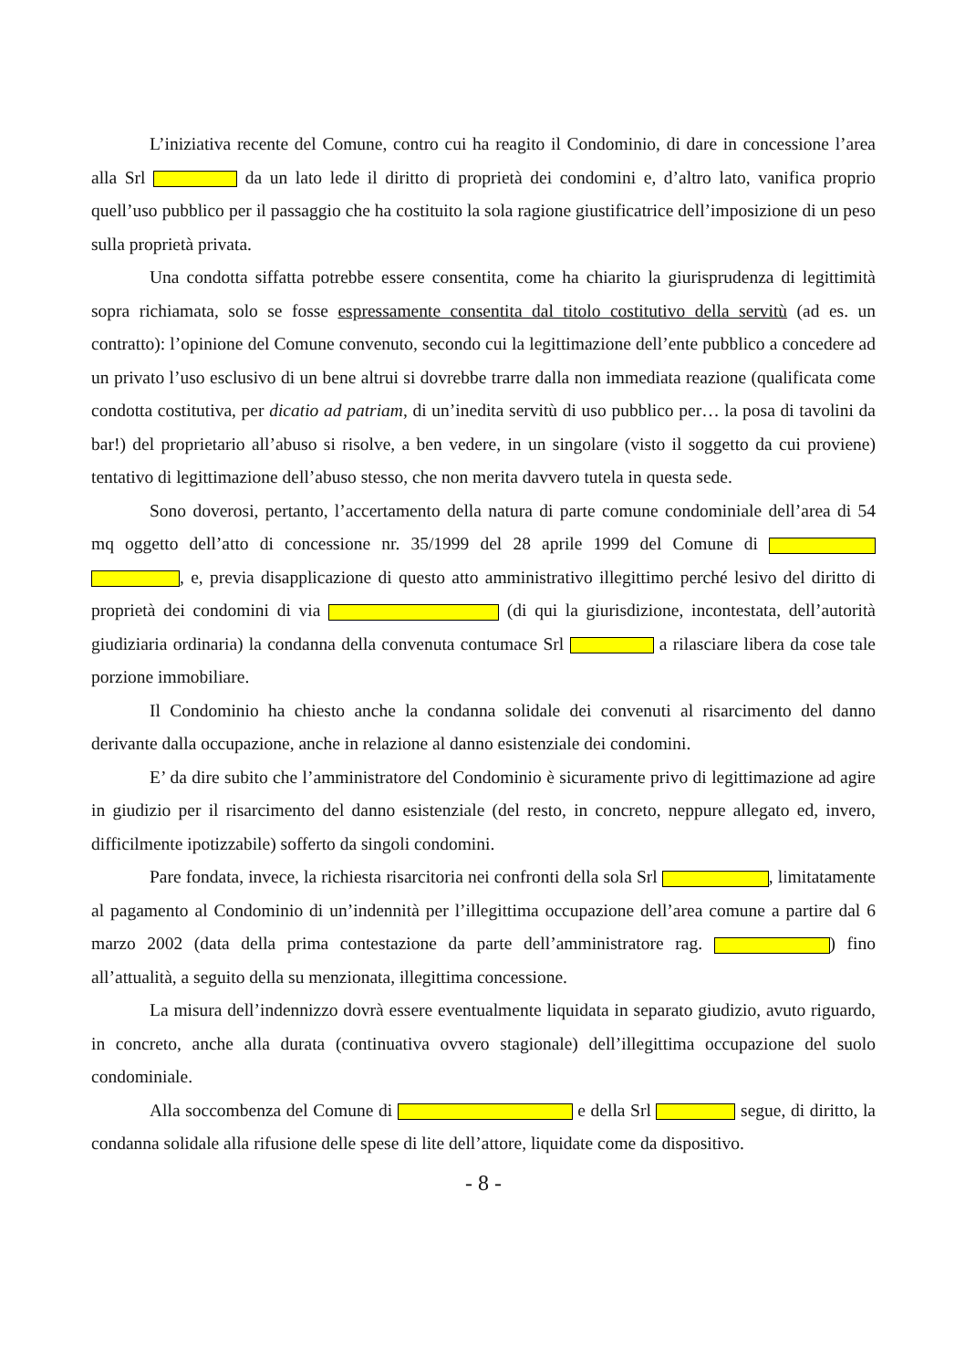L’iniziativa recente del Comune, contro cui ha reagito il Condominio, di dare in concessione l’area alla Srl da un lato lede il diritto di proprietà dei condomini e, d’altro lato, vanifica proprio quell’uso pubblico per il passaggio che ha costituito la sola ragione giustificatrice dell’imposizione di un peso sulla proprietà privata.
Una condotta siffatta potrebbe essere consentita, come ha chiarito la giurisprudenza di legittimità sopra richiamata, solo se fosse espressamente consentita dal titolo costitutivo della servitù (ad es. un contratto): l’opinione del Comune convenuto, secondo cui la legittimazione dell’ente pubblico a concedere ad un privato l’uso esclusivo di un bene altrui si dovrebbe trarre dalla non immediata reazione (qualificata come condotta costitutiva, per dicatio ad patriam, di un’inedita servitù di uso pubblico per… la posa di tavolini da bar!) del proprietario all’abuso si risolve, a ben vedere, in un singolare (visto il soggetto da cui proviene) tentativo di legittimazione dell’abuso stesso, che non merita davvero tutela in questa sede.
Sono doverosi, pertanto, l’accertamento della natura di parte comune condominiale dell’area di 54 mq oggetto dell’atto di concessione nr. 35/1999 del 28 aprile 1999 del Comune di , e, previa disapplicazione di questo atto amministrativo illegittimo perché lesivo del diritto di proprietà dei condomini di via (di qui la giurisdizione, incontestata, dell’autorità giudiziaria ordinaria) la condanna della convenuta contumace Srl a rilasciare libera da cose tale porzione immobiliare.
Il Condominio ha chiesto anche la condanna solidale dei convenuti al risarcimento del danno derivante dalla occupazione, anche in relazione al danno esistenziale dei condomini.
E’ da dire subito che l’amministratore del Condominio è sicuramente privo di legittimazione ad agire in giudizio per il risarcimento del danno esistenziale (del resto, in concreto, neppure allegato ed, invero, difficilmente ipotizzabile) sofferto da singoli condomini.
Pare fondata, invece, la richiesta risarcitoria nei confronti della sola Srl , limitatamente al pagamento al Condominio di un’indennità per l’illegittima occupazione dell’area comune a partire dal 6 marzo 2002 (data della prima contestazione da parte dell’amministratore rag. ) fino all’attualità, a seguito della su menzionata, illegittima concessione.
La misura dell’indennizzo dovrà essere eventualmente liquidata in separato giudizio, avuto riguardo, in concreto, anche alla durata (continuativa ovvero stagionale) dell’illegittima occupazione del suolo condominiale.
Alla soccombenza del Comune di e della Srl segue, di diritto, la condanna solidale alla rifusione delle spese di lite dell’attore, liquidate come da dispositivo.
- 8 -